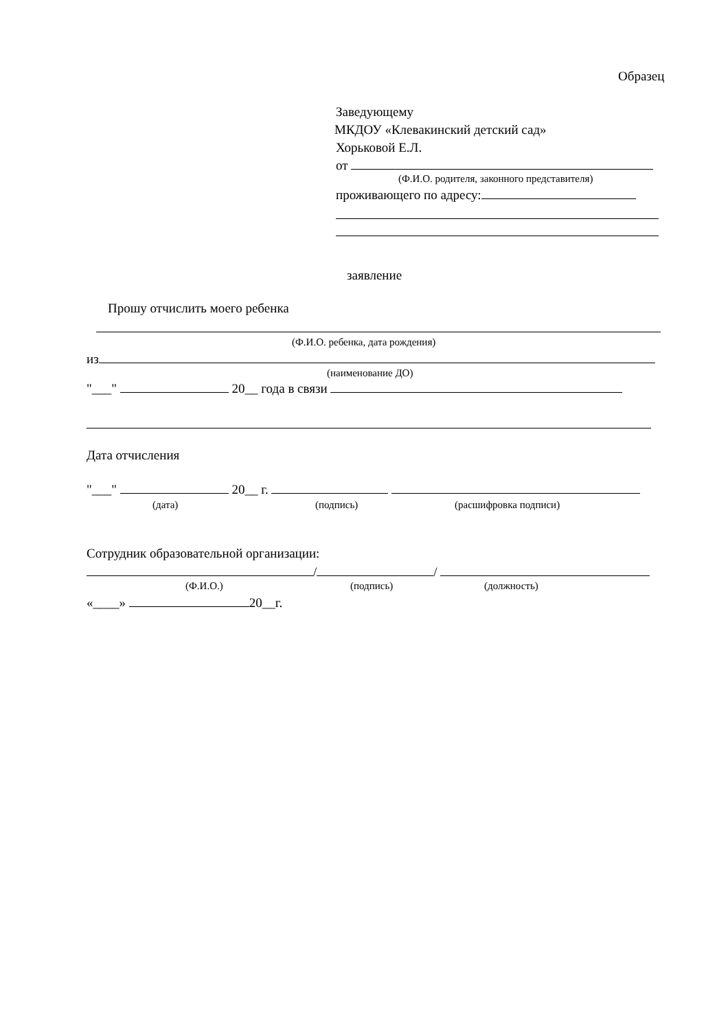Образец
Заведующему
МКДОУ «Клевакинский детский сад»
Хорьковой Е.Л.
от
(Ф.И.О. родителя, законного представителя)
проживающего по адресу:
заявление
Прошу отчислить моего ребенка
(Ф.И.О. ребенка, дата рождения)
из
(наименование ДО)
"___" 20__ года в связи
Дата отчисления
"___" 20__ г.
(дата) (подпись) (расшифровка подписи)
Сотрудник образовательной организации:
/ /
(Ф.И.О.) (подпись) (должность)
«____» 20__г.